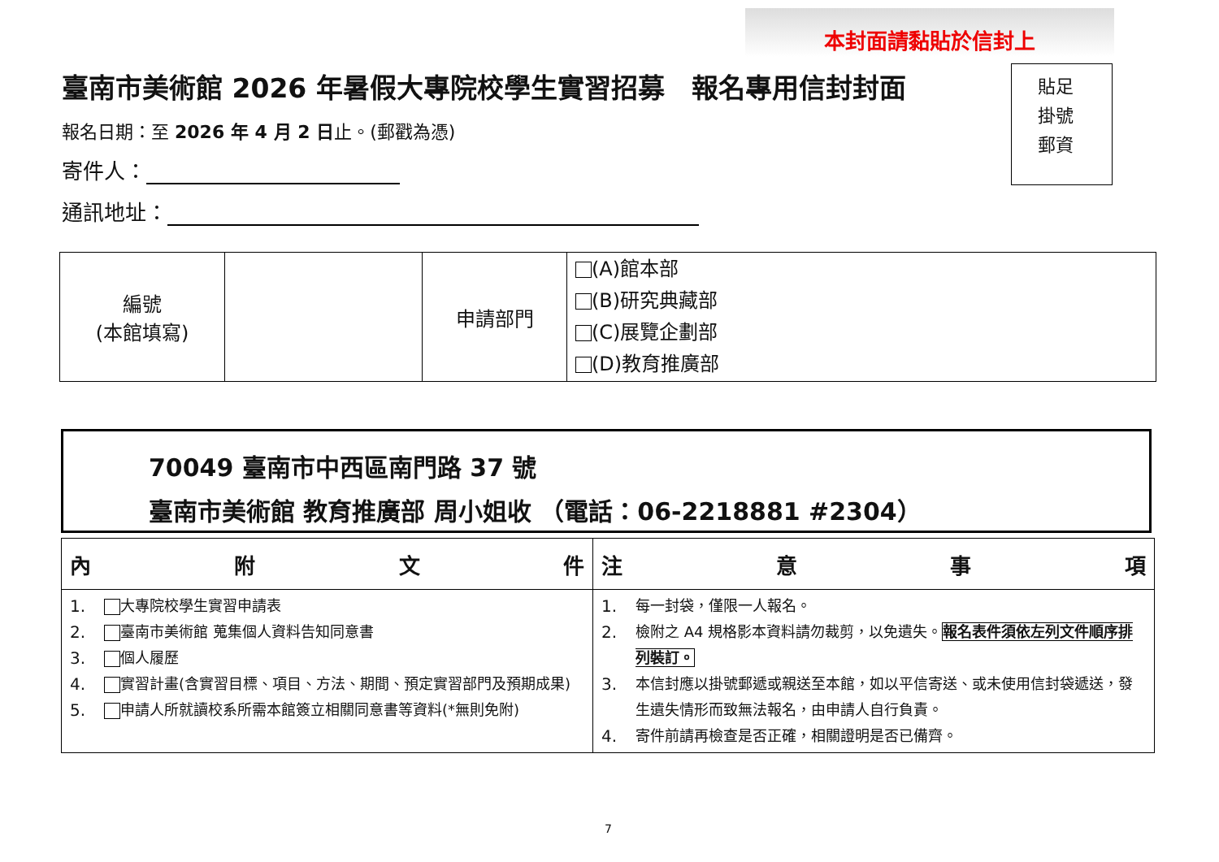本封面請黏貼於信封上
貼足
掛號
郵資
臺南市美術館 2026 年暑假大專院校學生實習招募　報名專用信封封面
報名日期：至 2026 年 4 月 2 日止。(郵戳為憑)
寄件人：
通訊地址：
| 編號 (本館填寫) | | 申請部門 | (A)館本部 (B)研究典藏部 (C)展覽企劃部 (D)教育推廣部 |
70049 臺南市中西區南門路 37 號
臺南市美術館 教育推廣部 周小姐收 （電話：06-2218881 #2304）
| 內 附 文 件 | 注 意 事 項 |
| --- | --- |
| 1. 大專院校學生實習申請表 2. 臺南市美術館 蒐集個人資料告知同意書 3. 個人履歷 4. 實習計畫(含實習目標、項目、方法、期間、預定實習部門及預期成果) 5. 申請人所就讀校系所需本館簽立相關同意書等資料(*無則免附) | 1. 每一封袋，僅限一人報名。 2. 檢附之 A4 規格影本資料請勿裁剪，以免遺失。 報名表件須依左列文件順序排列裝訂。 3. 本信封應以掛號郵遞或親送至本館，如以平信寄送、或未使用信封袋遞送，發生遺失情形而致無法報名，由申請人自行負責。 4. 寄件前請再檢查是否正確，相關證明是否已備齊。 |
7